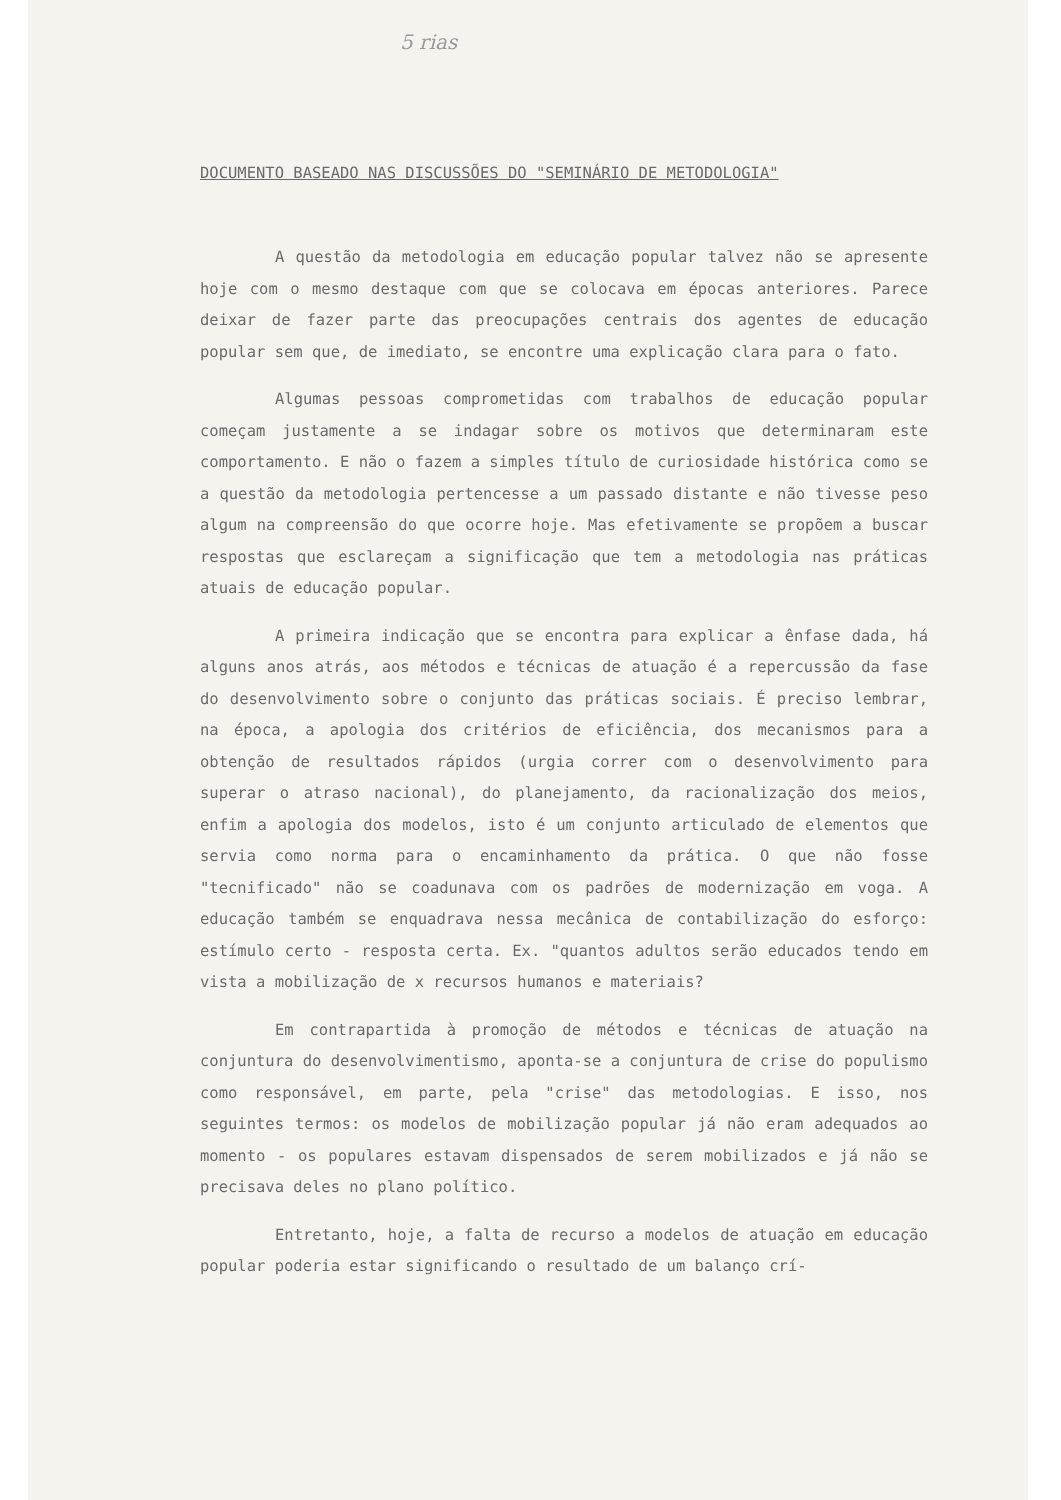5 rias
DOCUMENTO BASEADO NAS DISCUSSÕES DO "SEMINÁRIO DE METODOLOGIA"
A questão da metodologia em educação popular talvez não se apresente hoje com o mesmo destaque com que se colocava em épocas anteriores. Parece deixar de fazer parte das preocupações centrais dos agentes de educação popular sem que, de imediato, se encontre uma explicação clara para o fato.
Algumas pessoas comprometidas com trabalhos de educação popular começam justamente a se indagar sobre os motivos que determinaram este comportamento. E não o fazem a simples título de curiosidade histórica como se a questão da metodologia pertencesse a um passado distante e não tivesse peso algum na compreensão do que ocorre hoje. Mas efetivamente se propõem a buscar respostas que esclareçam a significação que tem a metodologia nas práticas atuais de educação popular.
A primeira indicação que se encontra para explicar a ênfase dada, há alguns anos atrás, aos métodos e técnicas de atuação é a repercussão da fase do desenvolvimento sobre o conjunto das práticas sociais. É preciso lembrar, na época, a apologia dos critérios de eficiência, dos mecanismos para a obtenção de resultados rápidos (urgia correr com o desenvolvimento para superar o atraso nacional), do planejamento, da racionalização dos meios, enfim a apologia dos modelos, isto é um conjunto articulado de elementos que servia como norma para o encaminhamento da prática. O que não fosse "tecnificado" não se coadunava com os padrões de modernização em voga. A educação também se enquadrava nessa mecânica de contabilização do esforço: estímulo certo - resposta certa. Ex. "quantos adultos serão educados tendo em vista a mobilização de x recursos humanos e materiais?
Em contrapartida à promoção de métodos e técnicas de atuação na conjuntura do desenvolvimentismo, aponta-se a conjuntura de crise do populismo como responsável, em parte, pela "crise" das metodologias. E isso, nos seguintes termos: os modelos de mobilização popular já não eram adequados ao momento - os populares estavam dispensados de serem mobilizados e já não se precisava deles no plano político.
Entretanto, hoje, a falta de recurso a modelos de atuação em educação popular poderia estar significando o resultado de um balanço crí-